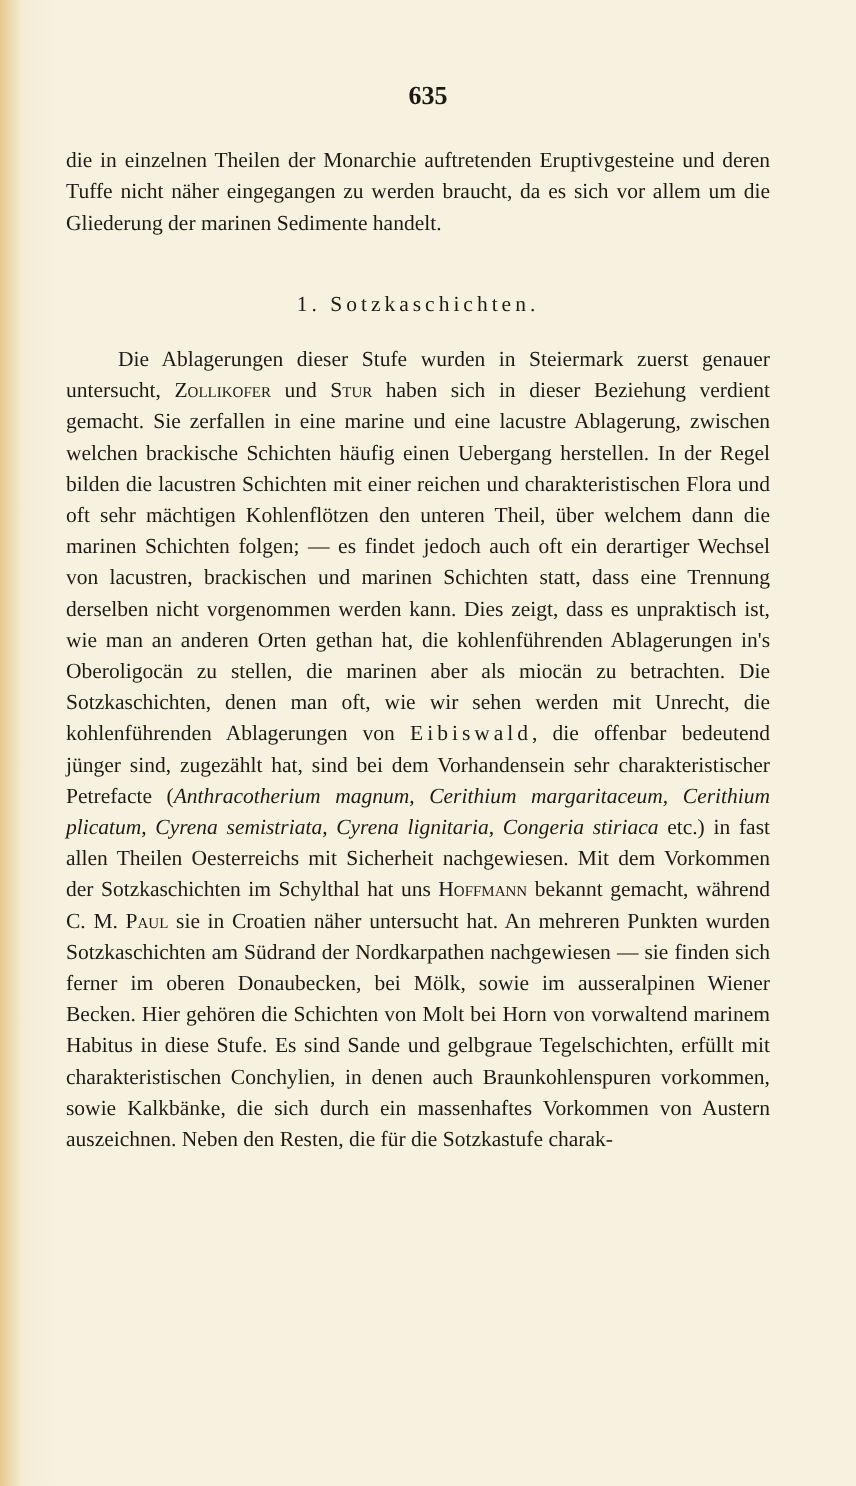635
die in einzelnen Theilen der Monarchie auftretenden Eruptivgesteine und deren Tuffe nicht näher eingegangen zu werden braucht, da es sich vor allem um die Gliederung der marinen Sedimente handelt.
1. Sotzkaschichten.
Die Ablagerungen dieser Stufe wurden in Steiermark zuerst genauer untersucht, Zollikofer und Stur haben sich in dieser Beziehung verdient gemacht. Sie zerfallen in eine marine und eine lacustre Ablagerung, zwischen welchen brackische Schichten häufig einen Uebergang herstellen. In der Regel bilden die lacustren Schichten mit einer reichen und charakteristischen Flora und oft sehr mächtigen Kohlenflötzen den unteren Theil, über welchem dann die marinen Schichten folgen; — es findet jedoch auch oft ein derartiger Wechsel von lacustren, brackischen und marinen Schichten statt, dass eine Trennung derselben nicht vorgenommen werden kann. Dies zeigt, dass es unpraktisch ist, wie man an anderen Orten gethan hat, die kohlenführenden Ablagerungen in's Oberoligocän zu stellen, die marinen aber als miocän zu betrachten. Die Sotzkaschichten, denen man oft, wie wir sehen werden mit Unrecht, die kohlenführenden Ablagerungen von Eibiswald, die offenbar bedeutend jünger sind, zugezählt hat, sind bei dem Vorhandensein sehr charakteristischer Petrefacte (Anthracotherium magnum, Cerithium margaritaceum, Cerithium plicatum, Cyrena semistriata, Cyrena lignitaria, Congeria stiriaca etc.) in fast allen Theilen Oesterreichs mit Sicherheit nachgewiesen. Mit dem Vorkommen der Sotzkaschichten im Schylthal hat uns Hoffmann bekannt gemacht, während C. M. Paul sie in Croatien näher untersucht hat. An mehreren Punkten wurden Sotzkaschichten am Südrand der Nordkarpathen nachgewiesen — sie finden sich ferner im oberen Donaubecken, bei Mölk, sowie im ausseralpinen Wiener Becken. Hier gehören die Schichten von Molt bei Horn von vorwaltend marinem Habitus in diese Stufe. Es sind Sande und gelbgraue Tegelschichten, erfüllt mit charakteristischen Conchylien, in denen auch Braunkohlenspuren vorkommen, sowie Kalkbänke, die sich durch ein massenhaftes Vorkommen von Austern auszeichnen. Neben den Resten, die für die Sotzkastufe charak-